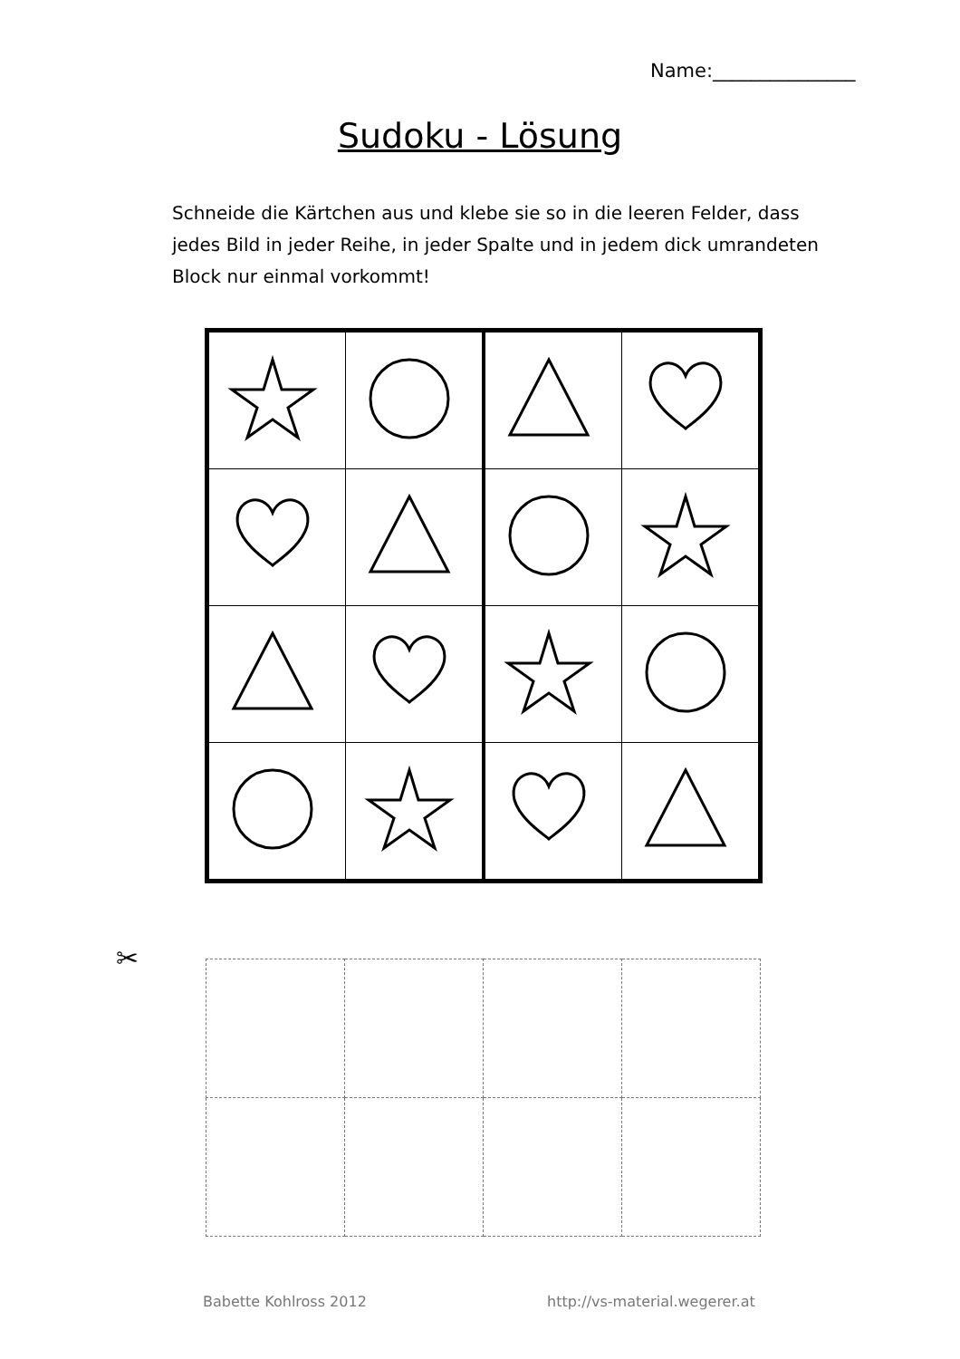Name:_______________
Sudoku - Lösung
Schneide die Kärtchen aus und klebe sie so in die leeren Felder, dass jedes Bild in jeder Reihe, in jeder Spalte und in jedem dick umrandeten Block nur einmal vorkommt!
✂
Babette Kohlross 2012 http://vs-material.wegerer.at